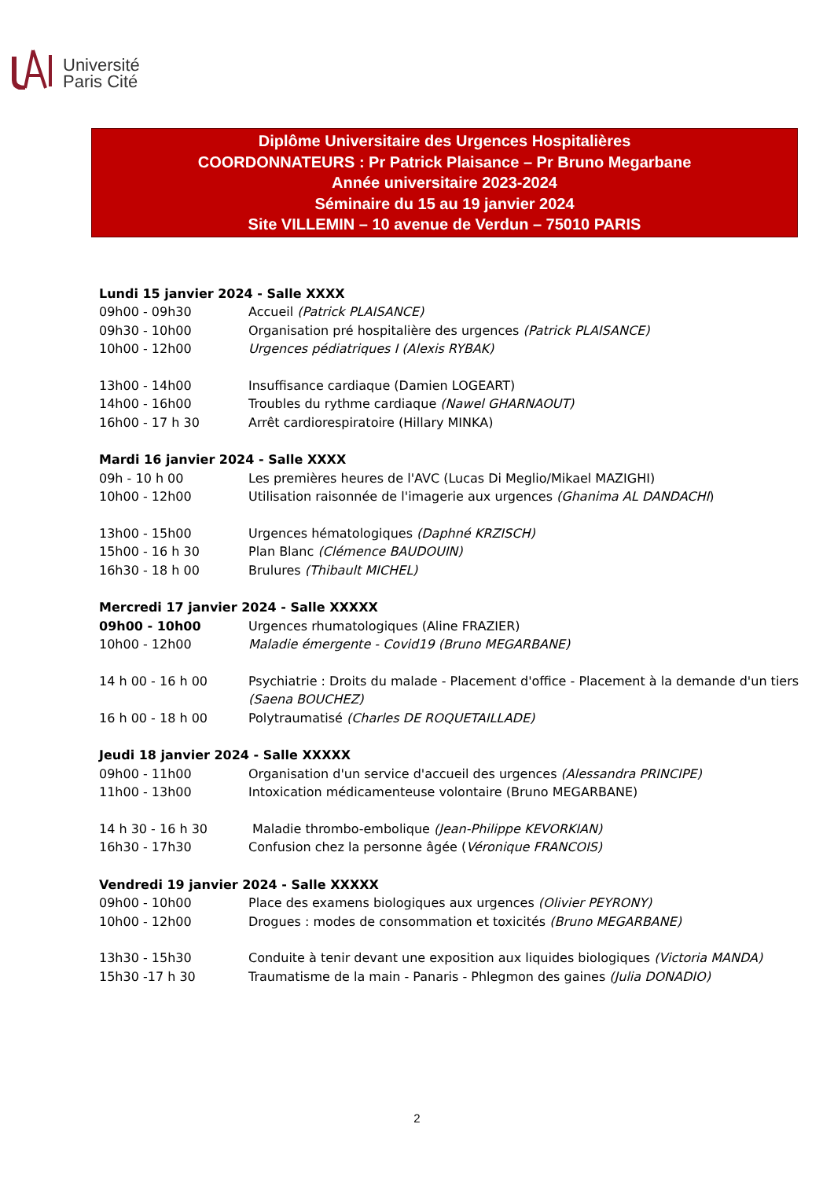Université
Paris Cité
Diplôme Universitaire des Urgences Hospitalières
COORDONNATEURS : Pr Patrick Plaisance – Pr Bruno Megarbane
Année universitaire 2023-2024
Séminaire du 15 au 19 janvier 2024
Site VILLEMIN – 10 avenue de Verdun – 75010 PARIS
Lundi 15 janvier 2024 - Salle XXXX
09h00 - 09h30 Accueil (Patrick PLAISANCE)
09h30 - 10h00 Organisation pré hospitalière des urgences (Patrick PLAISANCE)
10h00 - 12h00 Urgences pédiatriques I (Alexis RYBAK)
13h00 - 14h00 Insuffisance cardiaque (Damien LOGEART)
14h00 - 16h00 Troubles du rythme cardiaque (Nawel GHARNAOUT)
16h00 - 17 h 30 Arrêt cardiorespiratoire (Hillary MINKA)
Mardi 16 janvier 2024 - Salle XXXX
09h - 10 h 00 Les premières heures de l'AVC (Lucas Di Meglio/Mikael MAZIGHI)
10h00 - 12h00 Utilisation raisonnée de l'imagerie aux urgences (Ghanima AL DANDACHI)
13h00 - 15h00 Urgences hématologiques (Daphné KRZISCH)
15h00 - 16 h 30 Plan Blanc (Clémence BAUDOUIN)
16h30 - 18 h 00 Brulures (Thibault MICHEL)
Mercredi 17 janvier 2024 - Salle XXXXX
09h00 - 10h00 Urgences rhumatologiques (Aline FRAZIER)
10h00 - 12h00 Maladie émergente - Covid19 (Bruno MEGARBANE)
14 h 00 - 16 h 00 Psychiatrie : Droits du malade - Placement d'office - Placement à la demande d'un tiers (Saena BOUCHEZ)
16 h 00 - 18 h 00 Polytraumatisé (Charles DE ROQUETAILLADE)
Jeudi 18 janvier 2024 - Salle XXXXX
09h00 - 11h00 Organisation d'un service d'accueil des urgences (Alessandra PRINCIPE)
11h00 - 13h00 Intoxication médicamenteuse volontaire (Bruno MEGARBANE)
14 h 30 - 16 h 30 Maladie thrombo-embolique (Jean-Philippe KEVORKIAN)
16h30 - 17h30 Confusion chez la personne âgée (Véronique FRANCOIS)
Vendredi 19 janvier 2024 - Salle XXXXX
09h00 - 10h00 Place des examens biologiques aux urgences (Olivier PEYRONY)
10h00 - 12h00 Drogues : modes de consommation et toxicités (Bruno MEGARBANE)
13h30 - 15h30 Conduite à tenir devant une exposition aux liquides biologiques (Victoria MANDA)
15h30 -17 h 30 Traumatisme de la main - Panaris - Phlegmon des gaines (Julia DONADIO)
2